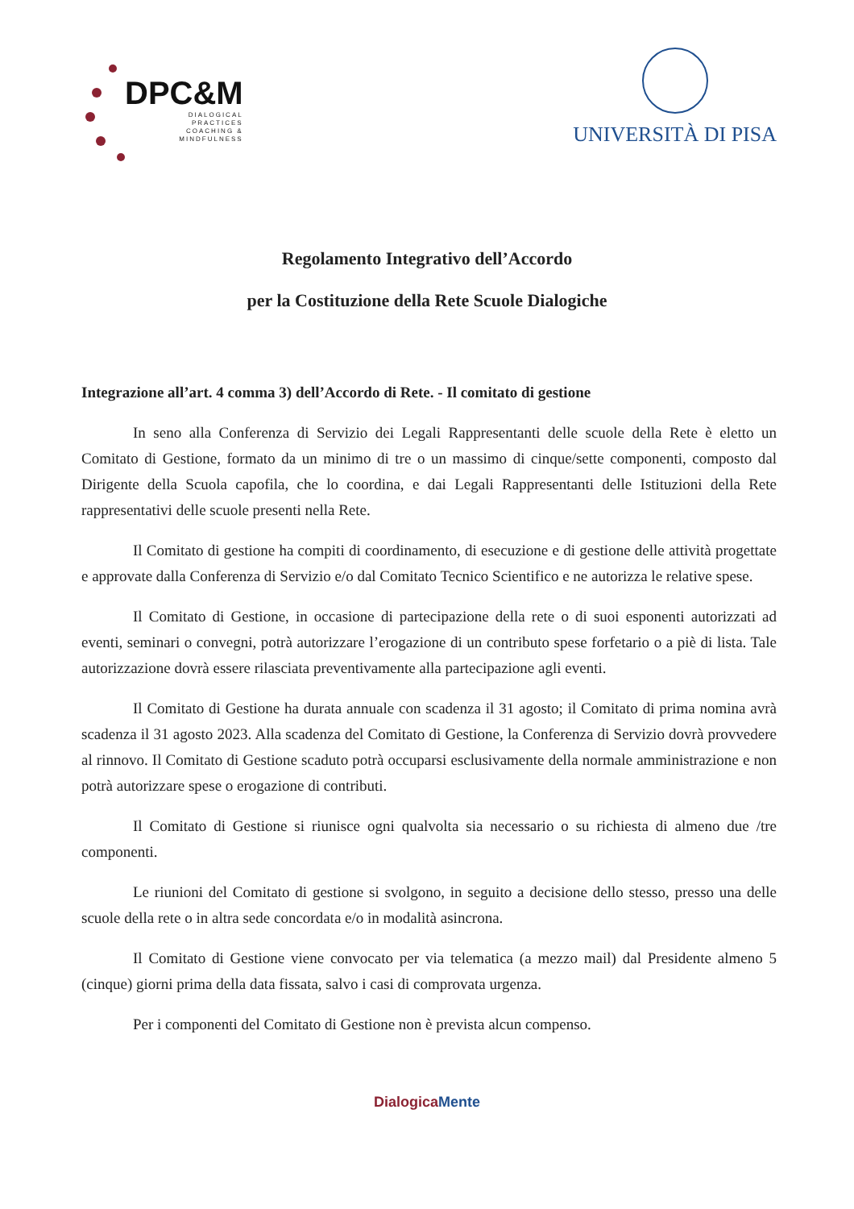DPC&M
DIALOGICAL
PRACTICES
COACHING &
MINDFULNESS
UNIVERSITÀ DI PISA
Regolamento Integrativo dell’Accordo
per la Costituzione della Rete Scuole Dialogiche
Integrazione all’art. 4 comma 3) dell’Accordo di Rete. - Il comitato di gestione
In seno alla Conferenza di Servizio dei Legali Rappresentanti delle scuole della Rete è eletto un Comitato di Gestione, formato da un minimo di tre o un massimo di cinque/sette componenti, composto dal Dirigente della Scuola capofila, che lo coordina, e dai Legali Rappresentanti delle Istituzioni della Rete rappresentativi delle scuole presenti nella Rete.
Il Comitato di gestione ha compiti di coordinamento, di esecuzione e di gestione delle attività progettate e approvate dalla Conferenza di Servizio e/o dal Comitato Tecnico Scientifico e ne autorizza le relative spese.
Il Comitato di Gestione, in occasione di partecipazione della rete o di suoi esponenti autorizzati ad eventi, seminari o convegni, potrà autorizzare l’erogazione di un contributo spese forfetario o a piè di lista. Tale autorizzazione dovrà essere rilasciata preventivamente alla partecipazione agli eventi.
Il Comitato di Gestione ha durata annuale con scadenza il 31 agosto; il Comitato di prima nomina avrà scadenza il 31 agosto 2023. Alla scadenza del Comitato di Gestione, la Conferenza di Servizio dovrà provvedere al rinnovo. Il Comitato di Gestione scaduto potrà occuparsi esclusivamente della normale amministrazione e non potrà autorizzare spese o erogazione di contributi.
Il Comitato di Gestione si riunisce ogni qualvolta sia necessario o su richiesta di almeno due /tre componenti.
Le riunioni del Comitato di gestione si svolgono, in seguito a decisione dello stesso, presso una delle scuole della rete o in altra sede concordata e/o in modalità asincrona.
Il Comitato di Gestione viene convocato per via telematica (a mezzo mail) dal Presidente almeno 5 (cinque) giorni prima della data fissata, salvo i casi di comprovata urgenza.
Per i componenti del Comitato di Gestione non è prevista alcun compenso.
DialogicaMente